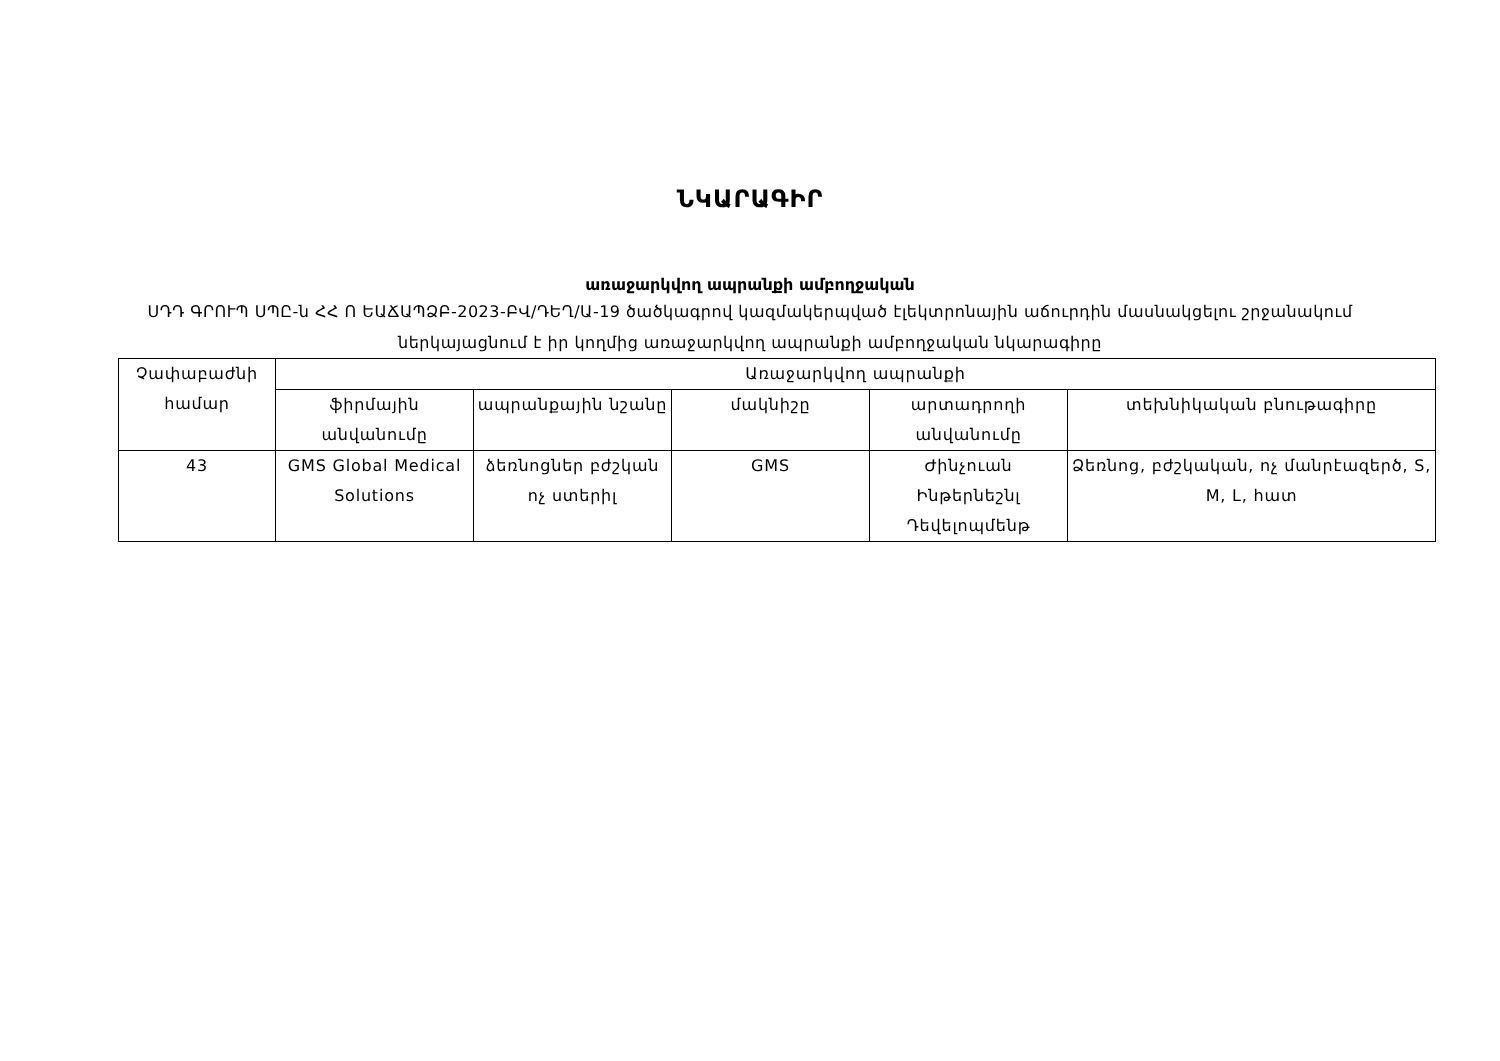ՆԿԱՐԱԳԻՐ
առաջարկվող ապրանքի ամբողջական
ՍԴԴ ԳՐՈՒՊ ՍՊԸ-ն ՀՀ Ո ԵԱՃԱՊՁԲ-2023-ԲՎ/ԴԵՂ/Ա-19 ծածկագրով կազմակերպված էլեկտրոնային աճուրդին մասնակցելու շրջանակում ներկայացնում է իր կողմից առաջարկվող ապրանքի ամբողջական նկարագիրը
| Չափաբաժնի համար | Առաջարկվող ապրանքի | | | | |
| --- | --- | --- | --- | --- | --- |
| | ֆիրմային անվանումը | ապրանքային նշանը | մակնիշը | արտադրողի անվանումը | տեխնիկական բնութագիրը |
| 43 | GMS Global Medical Solutions | ձեռնոցներ բժշկան ոչ ստերիլ | GMS | Ժինչուան Ինթերնեշնլ Դեվելոպմենթ | Ձեռնոց, բժշկական, ոչ մանրէազերծ, S, M, L, հատ |